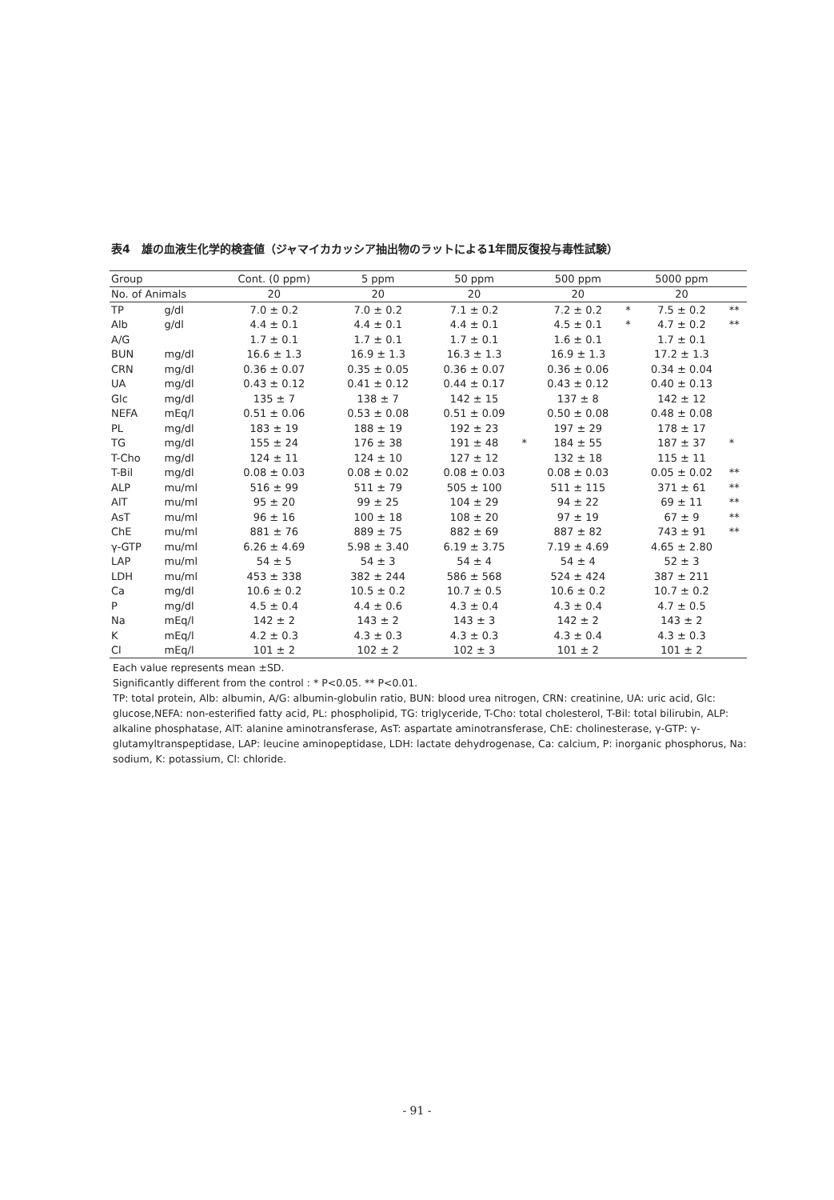表4　雄の血液生化学的検査値（ジャマイカカッシア抽出物のラットによる1年間反復投与毒性試験）
| Group | | Cont. (0 ppm) | | 5 ppm | | 50 ppm | | 500 ppm | | 5000 ppm | |
| --- | --- | --- | --- | --- | --- | --- | --- | --- | --- | --- | --- |
| No. of Animals | | 20 | | 20 | | 20 | | 20 | | 20 | |
| TP | g/dl | 7.0 ± 0.2 | | 7.0 ± 0.2 | | 7.1 ± 0.2 | | 7.2 ± 0.2 | * | 7.5 ± 0.2 | ** |
| Alb | g/dl | 4.4 ± 0.1 | | 4.4 ± 0.1 | | 4.4 ± 0.1 | | 4.5 ± 0.1 | * | 4.7 ± 0.2 | ** |
| A/G | | 1.7 ± 0.1 | | 1.7 ± 0.1 | | 1.7 ± 0.1 | | 1.6 ± 0.1 | | 1.7 ± 0.1 | |
| BUN | mg/dl | 16.6 ± 1.3 | | 16.9 ± 1.3 | | 16.3 ± 1.3 | | 16.9 ± 1.3 | | 17.2 ± 1.3 | |
| CRN | mg/dl | 0.36 ± 0.07 | | 0.35 ± 0.05 | | 0.36 ± 0.07 | | 0.36 ± 0.06 | | 0.34 ± 0.04 | |
| UA | mg/dl | 0.43 ± 0.12 | | 0.41 ± 0.12 | | 0.44 ± 0.17 | | 0.43 ± 0.12 | | 0.40 ± 0.13 | |
| Glc | mg/dl | 135 ± 7 | | 138 ± 7 | | 142 ± 15 | | 137 ± 8 | | 142 ± 12 | |
| NEFA | mEq/l | 0.51 ± 0.06 | | 0.53 ± 0.08 | | 0.51 ± 0.09 | | 0.50 ± 0.08 | | 0.48 ± 0.08 | |
| PL | mg/dl | 183 ± 19 | | 188 ± 19 | | 192 ± 23 | | 197 ± 29 | | 178 ± 17 | |
| TG | mg/dl | 155 ± 24 | | 176 ± 38 | | 191 ± 48 | * | 184 ± 55 | | 187 ± 37 | * |
| T-Cho | mg/dl | 124 ± 11 | | 124 ± 10 | | 127 ± 12 | | 132 ± 18 | | 115 ± 11 | |
| T-Bil | mg/dl | 0.08 ± 0.03 | | 0.08 ± 0.02 | | 0.08 ± 0.03 | | 0.08 ± 0.03 | | 0.05 ± 0.02 | ** |
| ALP | mu/ml | 516 ± 99 | | 511 ± 79 | | 505 ± 100 | | 511 ± 115 | | 371 ± 61 | ** |
| AlT | mu/ml | 95 ± 20 | | 99 ± 25 | | 104 ± 29 | | 94 ± 22 | | 69 ± 11 | ** |
| AsT | mu/ml | 96 ± 16 | | 100 ± 18 | | 108 ± 20 | | 97 ± 19 | | 67 ± 9 | ** |
| ChE | mu/ml | 881 ± 76 | | 889 ± 75 | | 882 ± 69 | | 887 ± 82 | | 743 ± 91 | ** |
| γ-GTP | mu/ml | 6.26 ± 4.69 | | 5.98 ± 3.40 | | 6.19 ± 3.75 | | 7.19 ± 4.69 | | 4.65 ± 2.80 | |
| LAP | mu/ml | 54 ± 5 | | 54 ± 3 | | 54 ± 4 | | 54 ± 4 | | 52 ± 3 | |
| LDH | mu/ml | 453 ± 338 | | 382 ± 244 | | 586 ± 568 | | 524 ± 424 | | 387 ± 211 | |
| Ca | mg/dl | 10.6 ± 0.2 | | 10.5 ± 0.2 | | 10.7 ± 0.5 | | 10.6 ± 0.2 | | 10.7 ± 0.2 | |
| P | mg/dl | 4.5 ± 0.4 | | 4.4 ± 0.6 | | 4.3 ± 0.4 | | 4.3 ± 0.4 | | 4.7 ± 0.5 | |
| Na | mEq/l | 142 ± 2 | | 143 ± 2 | | 143 ± 3 | | 142 ± 2 | | 143 ± 2 | |
| K | mEq/l | 4.2 ± 0.3 | | 4.3 ± 0.3 | | 4.3 ± 0.3 | | 4.3 ± 0.4 | | 4.3 ± 0.3 | |
| Cl | mEq/l | 101 ± 2 | | 102 ± 2 | | 102 ± 3 | | 101 ± 2 | | 101 ± 2 | |
Each value represents mean ±SD.
Significantly different from the control : * P<0.05. ** P<0.01.
TP: total protein, Alb: albumin, A/G: albumin-globulin ratio, BUN: blood urea nitrogen, CRN: creatinine, UA: uric acid, Glc: glucose,NEFA: non-esterified fatty acid, PL: phospholipid, TG: triglyceride, T-Cho: total cholesterol, T-Bil: total bilirubin, ALP: alkaline phosphatase, AlT: alanine aminotransferase, AsT: aspartate aminotransferase, ChE: cholinesterase, γ-GTP: γ-glutamyltranspeptidase, LAP: leucine aminopeptidase, LDH: lactate dehydrogenase, Ca: calcium, P: inorganic phosphorus, Na: sodium, K: potassium, Cl: chloride.
- 91 -